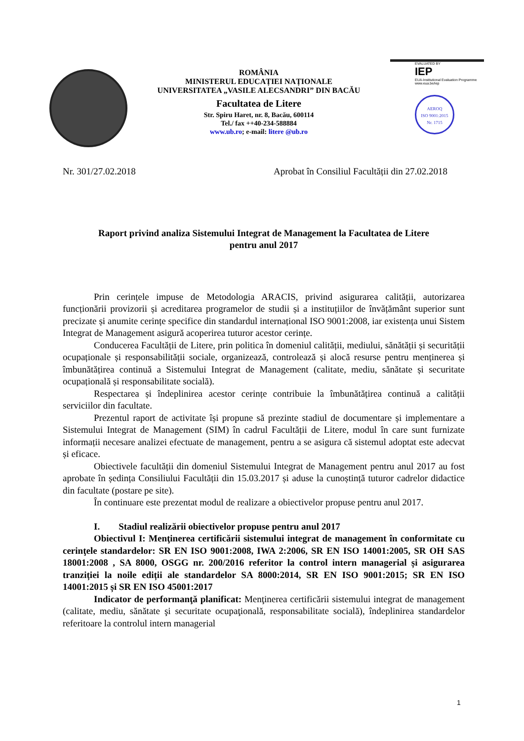ROMÂNIA
MINISTERUL EDUCAȚIEI NAȚIONALE
UNIVERSITATEA „VASILE ALECSANDRI” DIN BACĂU
Facultatea de Litere
Str. Spiru Haret, nr. 8, Bacău, 600114
Tel./ fax ++40-234-588884
www.ub.ro; e-mail: litere @ub.ro
EVALUATED BY
IEP
EUA-Institutional Evaluation Programme
www.eua.be/iep
AEROQ
ISO 9001:2015
Nr. 1715
Nr. 301/27.02.2018 Aprobat în Consiliul Facultății din 27.02.2018
Raport privind analiza Sistemului Integrat de Management la Facultatea de Litere
pentru anul 2017
Prin cerințele impuse de Metodologia ARACIS, privind asigurarea calității, autorizarea funcționării provizorii și acreditarea programelor de studii și a instituțiilor de învățământ superior sunt precizate și anumite cerințe specifice din standardul internațional ISO 9001:2008, iar existența unui Sistem Integrat de Management asigură acoperirea tuturor acestor cerințe.
Conducerea Facultății de Litere, prin politica în domeniul calității, mediului, sănătății și securității ocupaționale și responsabilității sociale, organizează, controlează și alocă resurse pentru menținerea și îmbunătățirea continuă a Sistemului Integrat de Management (calitate, mediu, sănătate și securitate ocupațională și responsabilitate socială).
Respectarea și îndeplinirea acestor cerințe contribuie la îmbunătățirea continuă a calității serviciilor din facultate.
Prezentul raport de activitate își propune să prezinte stadiul de documentare și implementare a Sistemului Integrat de Management (SIM) în cadrul Facultății de Litere, modul în care sunt furnizate informații necesare analizei efectuate de management, pentru a se asigura că sistemul adoptat este adecvat și eficace.
Obiectivele facultății din domeniul Sistemului Integrat de Management pentru anul 2017 au fost aprobate în ședința Consiliului Facultății din 15.03.2017 și aduse la cunoștință tuturor cadrelor didactice din facultate (postare pe site).
În continuare este prezentat modul de realizare a obiectivelor propuse pentru anul 2017.
I. Stadiul realizării obiectivelor propuse pentru anul 2017
Obiectivul I: Menţinerea certificării sistemului integrat de management în conformitate cu cerinţele standardelor: SR EN ISO 9001:2008, IWA 2:2006, SR EN ISO 14001:2005, SR OH SAS 18001:2008 , SA 8000, OSGG nr. 200/2016 referitor la control intern managerial și asigurarea tranziției la noile ediții ale standardelor SA 8000:2014, SR EN ISO 9001:2015; SR EN ISO 14001:2015 și SR EN ISO 45001:2017
Indicator de performanţă planificat: Menţinerea certificării sistemului integrat de management (calitate, mediu, sănătate şi securitate ocupaţională, responsabilitate socială), îndeplinirea standardelor referitoare la controlul intern managerial
1